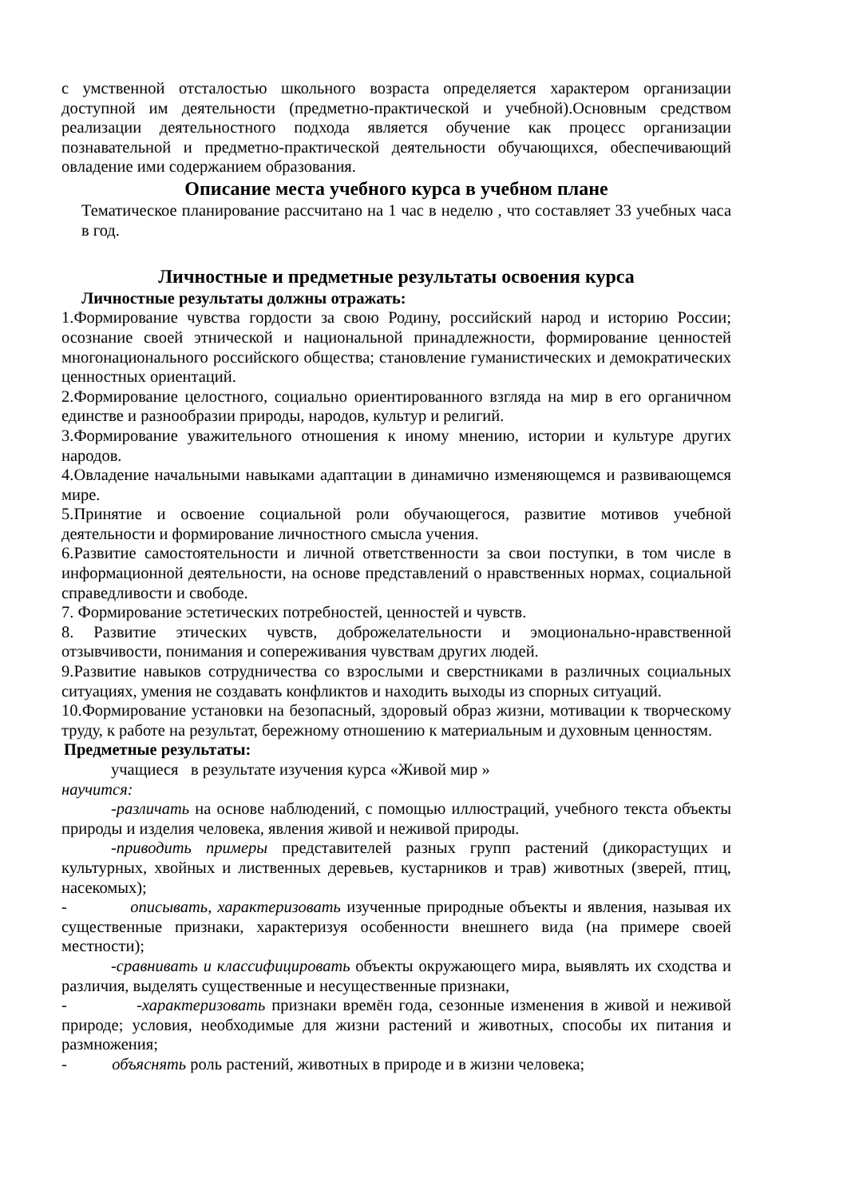с умственной отсталостью школьного возраста определяется характером организации доступной им деятельности (предметно-практической и учебной).Основным средством реализации деятельностного подхода является обучение как процесс организации познавательной и предметно-практической деятельности обучающихся, обеспечивающий овладение ими содержанием образования.
Описание места учебного курса в учебном плане
Тематическое планирование рассчитано на 1 час в неделю , что составляет 33 учебных часа в год.
Личностные и предметные результаты освоения курса
Личностные результаты должны отражать:
1.Формирование чувства гордости за свою Родину, российский народ и историю России; осознание своей этнической и национальной принадлежности, формирование ценностей многонационального российского общества; становление гуманистических и демократических ценностных ориентаций.
2.Формирование целостного, социально ориентированного взгляда на мир в его органичном единстве и разнообразии природы, народов, культур и религий.
3.Формирование уважительного отношения к иному мнению, истории и культуре других народов.
4.Овладение начальными навыками адаптации в динамично изменяющемся и развивающемся мире.
5.Принятие и освоение социальной роли обучающегося, развитие мотивов учебной деятельности и формирование личностного смысла учения.
6.Развитие самостоятельности и личной ответственности за свои поступки, в том числе в информационной деятельности, на основе представлений о нравственных нормах, социальной справедливости и свободе.
7. Формирование эстетических потребностей, ценностей и чувств.
8. Развитие этических чувств, доброжелательности и эмоционально-нравственной отзывчивости, понимания и сопереживания чувствам других людей.
9.Развитие навыков сотрудничества со взрослыми и сверстниками в различных социальных ситуациях, умения не создавать конфликтов и находить выходы из спорных ситуаций.
10.Формирование установки на безопасный, здоровый образ жизни, мотивации к творческому труду, к работе на результат, бережному отношению к материальным и духовным ценностям.
Предметные результаты:
учащиеся в результате изучения курса «Живой мир »
научится:
-различать на основе наблюдений, с помощью иллюстраций, учебного текста объекты природы и изделия человека, явления живой и неживой природы.
-приводить примеры представителей разных групп растений (дикорастущих и культурных, хвойных и лиственных деревьев, кустарников и трав) животных (зверей, птиц, насекомых);
- описывать, характеризовать изученные природные объекты и явления, называя их существенные признаки, характеризуя особенности внешнего вида (на примере своей местности);
-сравнивать и классифицировать объекты окружающего мира, выявлять их сходства и различия, выделять существенные и несущественные признаки,
- -характеризовать признаки времён года, сезонные изменения в живой и неживой природе; условия, необходимые для жизни растений и животных, способы их питания и размножения;
- объяснять роль растений, животных в природе и в жизни человека;